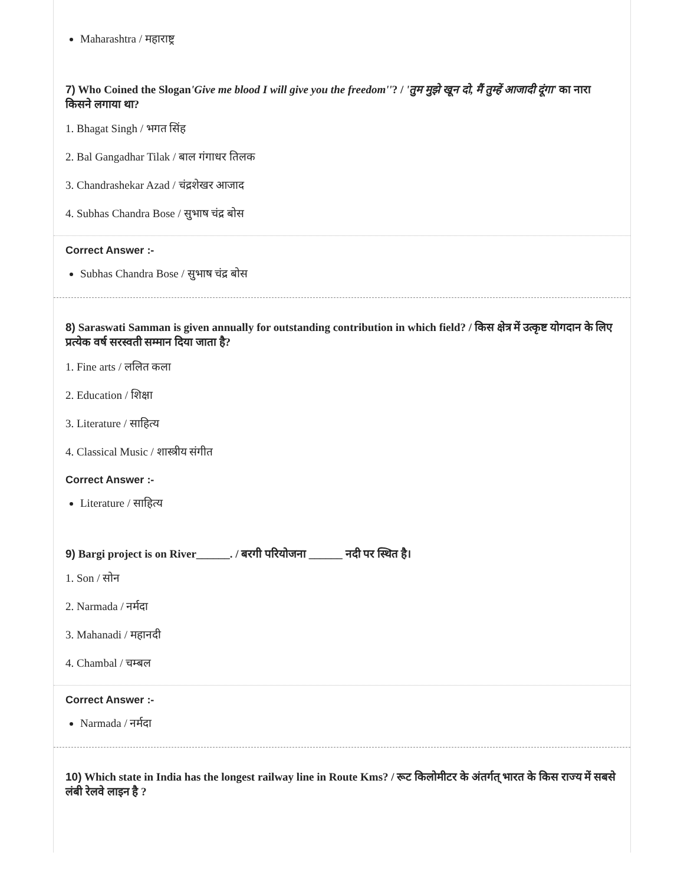Maharashtra / महाराष्ट्र
7) Who Coined the Slogan'Give me blood I will give you the freedom''? / 'तुम मुझे खून दो, मैं तुम्हें आजादी दूंगा' का नारा किसने लगाया था?
1. Bhagat Singh / भगत सिंह
2. Bal Gangadhar Tilak / बाल गंगाधर तिलक
3. Chandrashekar Azad / चंद्रशेखर आजाद
4. Subhas Chandra Bose / सुभाष चंद्र बोस
Correct Answer :-
Subhas Chandra Bose / सुभाष चंद्र बोस
8) Saraswati Samman is given annually for outstanding contribution in which field? / किस क्षेत्र में उत्कृष्ट योगदान के लिए प्रत्येक वर्ष सरस्वती सम्मान दिया जाता है?
1. Fine arts / ललित कला
2. Education / शिक्षा
3. Literature / साहित्य
4. Classical Music / शास्त्रीय संगीत
Correct Answer :-
Literature / साहित्य
9) Bargi project is on River______. / बरगी परियोजना ______ नदी पर स्थित है।
1. Son / सोन
2. Narmada / नर्मदा
3. Mahanadi / महानदी
4. Chambal / चम्बल
Correct Answer :-
Narmada / नर्मदा
10) Which state in India has the longest railway line in Route Kms? / रूट किलोमीटर के अंतर्गत् भारत के किस राज्य में सबसे लंबी रेलवे लाइन है ?